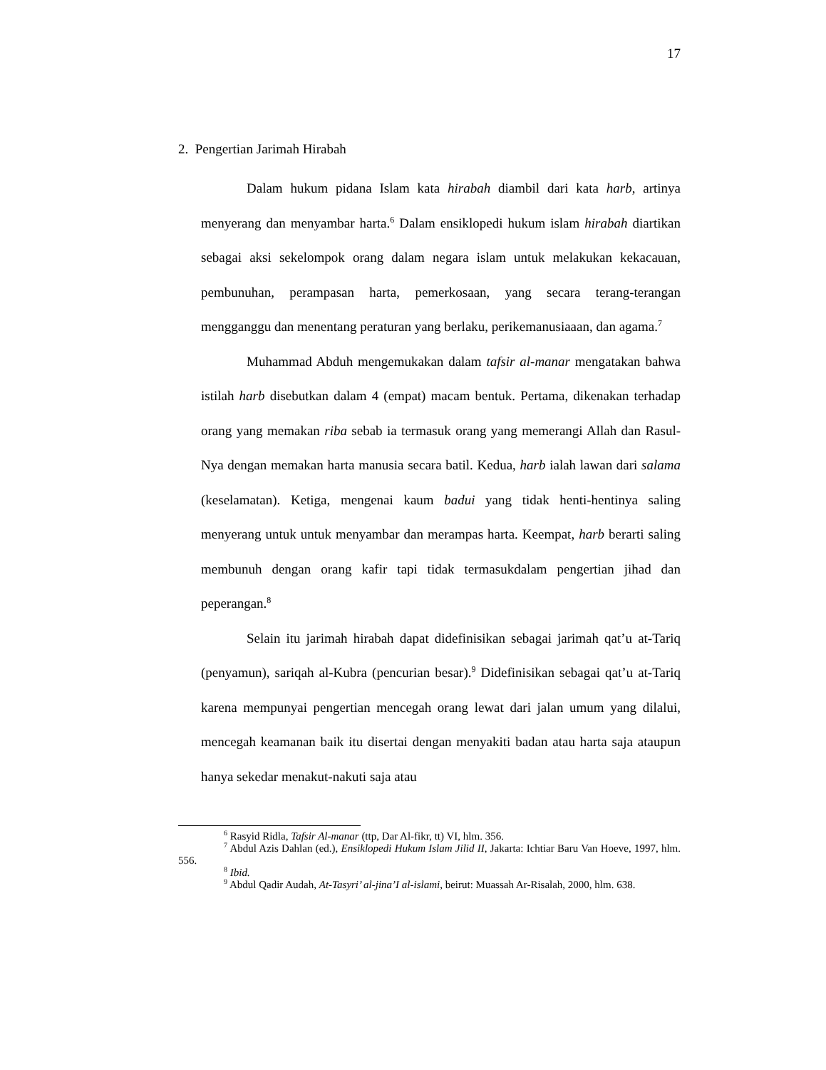17
2. Pengertian Jarimah Hirabah
Dalam hukum pidana Islam kata hirabah diambil dari kata harb, artinya menyerang dan menyambar harta.<sup>6</sup> Dalam ensiklopedi hukum islam hirabah diartikan sebagai aksi sekelompok orang dalam negara islam untuk melakukan kekacauan, pembunuhan, perampasan harta, pemerkosaan, yang secara terang-terangan mengganggu dan menentang peraturan yang berlaku, perikemanusiaaan, dan agama.<sup>7</sup>
Muhammad Abduh mengemukakan dalam tafsir al-manar mengatakan bahwa istilah harb disebutkan dalam 4 (empat) macam bentuk. Pertama, dikenakan terhadap orang yang memakan riba sebab ia termasuk orang yang memerangi Allah dan Rasul-Nya dengan memakan harta manusia secara batil. Kedua, harb ialah lawan dari salama (keselamatan). Ketiga, mengenai kaum badui yang tidak henti-hentinya saling menyerang untuk untuk menyambar dan merampas harta. Keempat, harb berarti saling membunuh dengan orang kafir tapi tidak termasukdalam pengertian jihad dan peperangan.<sup>8</sup>
Selain itu jarimah hirabah dapat didefinisikan sebagai jarimah qat’u at-Tariq (penyamun), sariqah al-Kubra (pencurian besar).<sup>9</sup> Didefinisikan sebagai qat’u at-Tariq karena mempunyai pengertian mencegah orang lewat dari jalan umum yang dilalui, mencegah keamanan baik itu disertai dengan menyakiti badan atau harta saja ataupun hanya sekedar menakut-nakuti saja atau
<sup>6</sup> Rasyid Ridla, Tafsir Al-manar (ttp, Dar Al-fikr, tt) VI, hlm. 356.
<sup>7</sup> Abdul Azis Dahlan (ed.), Ensiklopedi Hukum Islam Jilid II, Jakarta: Ichtiar Baru Van Hoeve, 1997, hlm. 556.
<sup>8</sup> Ibid.
<sup>9</sup> Abdul Qadir Audah, At-Tasyri’ al-jina’I al-islami, beirut: Muassah Ar-Risalah, 2000, hlm. 638.